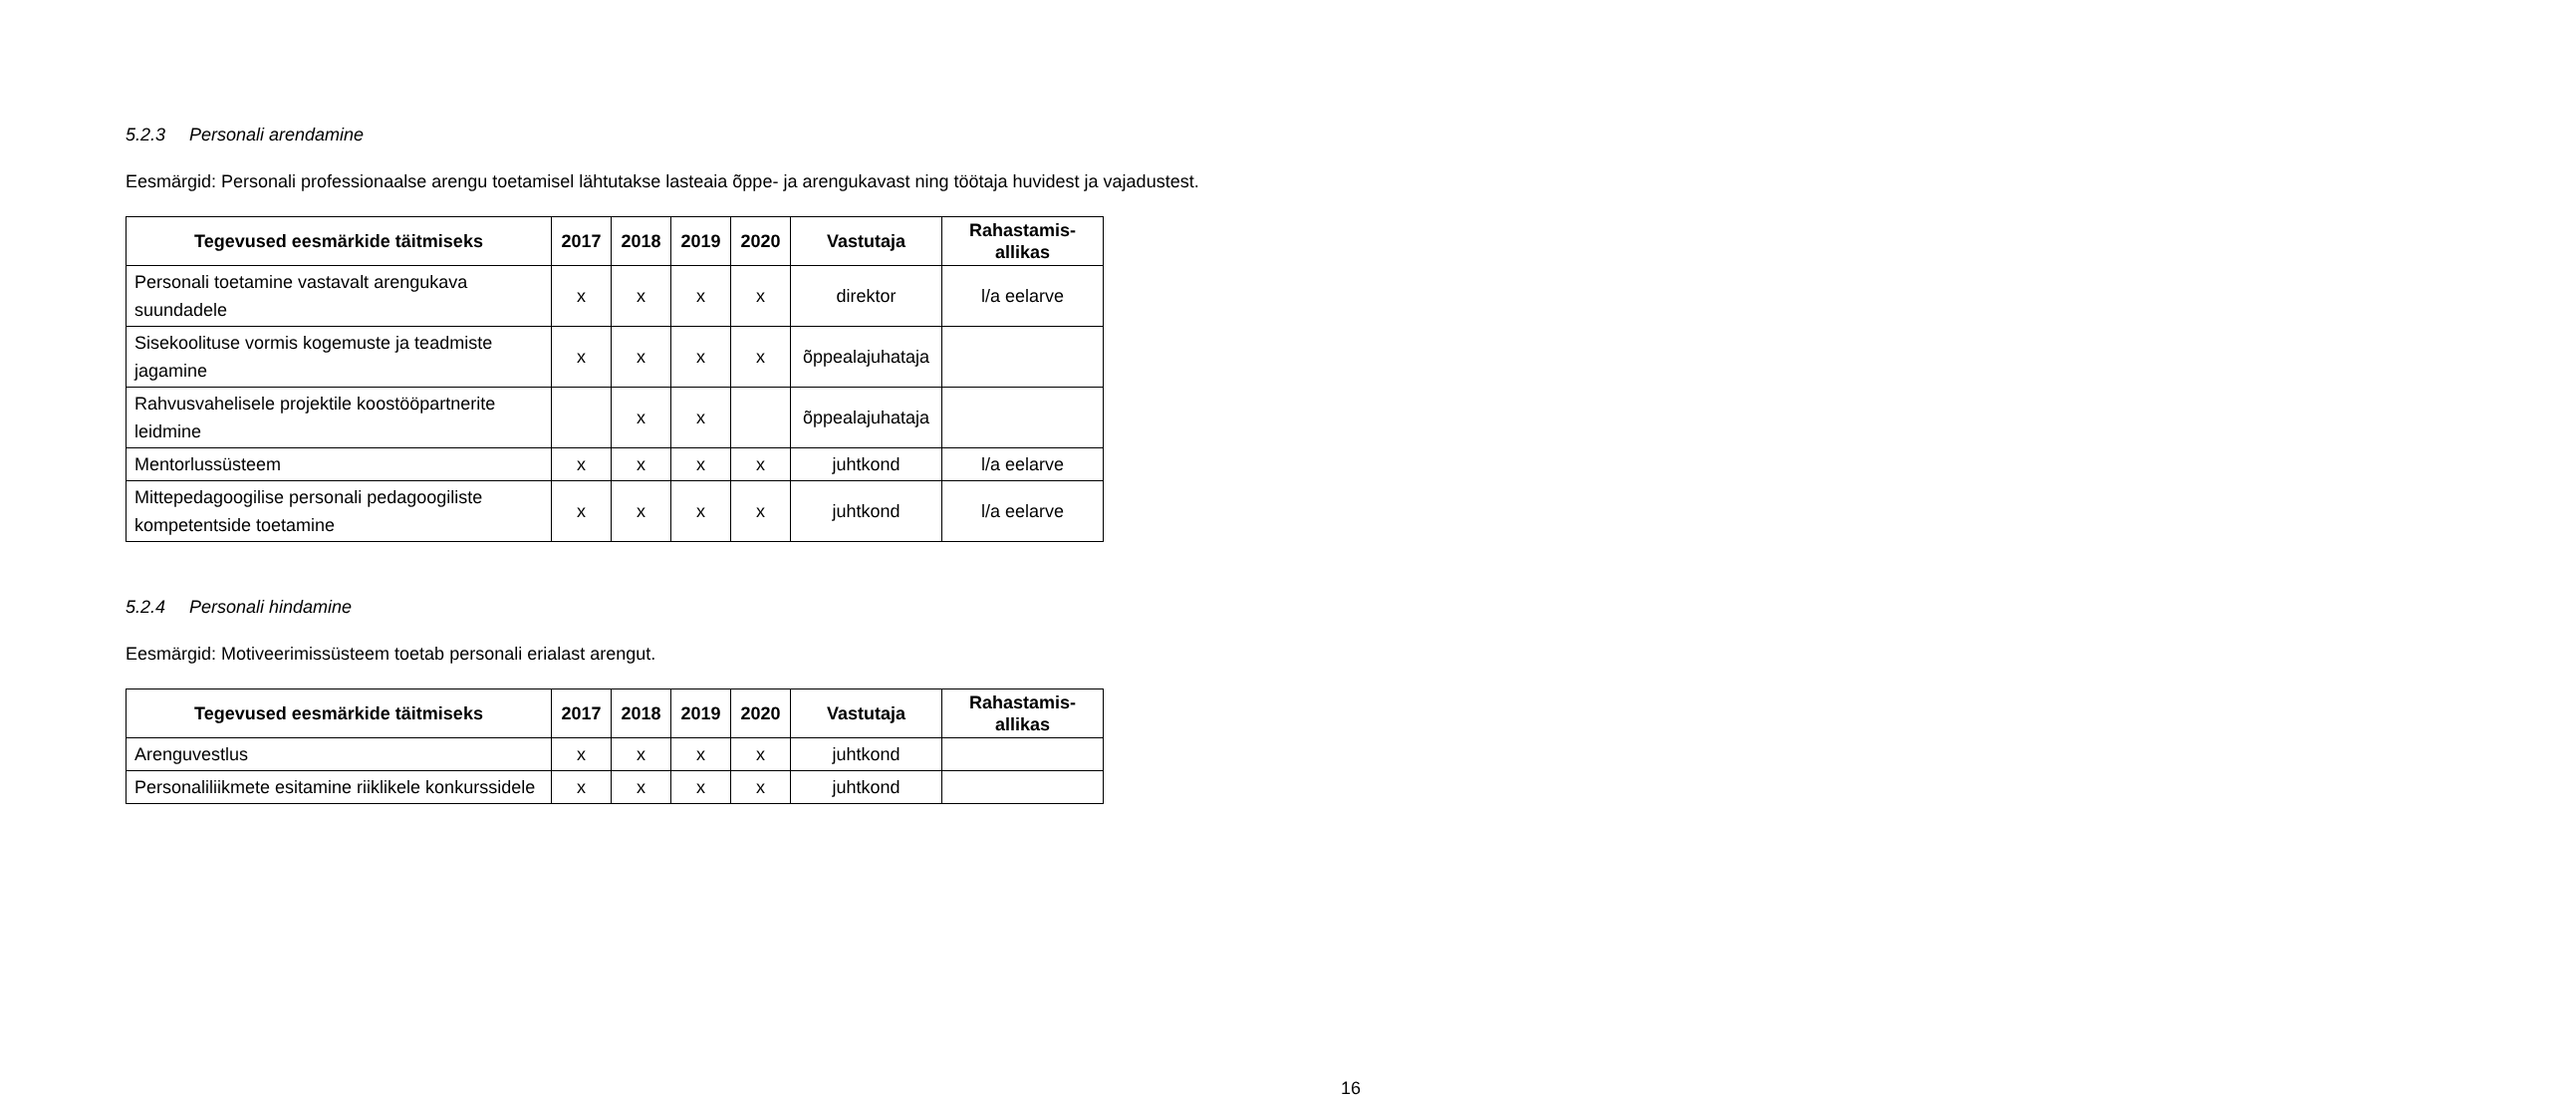5.2.3 Personali arendamine
Eesmärgid: Personali professionaalse arengu toetamisel lähtutakse lasteaia õppe- ja arengukavast ning töötaja huvidest ja vajadustest.
| Tegevused eesmärkide täitmiseks | 2017 | 2018 | 2019 | 2020 | Vastutaja | Rahastamis- allikas |
| --- | --- | --- | --- | --- | --- | --- |
| Personali toetamine vastavalt arengukava suundadele | x | x | x | x | direktor | l/a eelarve |
| Sisekoolituse vormis kogemuste ja teadmiste jagamine | x | x | x | x | õppealajuhataja | |
| Rahvusvahelisele projektile koostööpartnerite leidmine | | x | x | | õppealajuhataja | |
| Mentorlussüsteem | x | x | x | x | juhtkond | l/a eelarve |
| Mittepedagoogilise personali pedagoogiliste kompetentside toetamine | x | x | x | x | juhtkond | l/a eelarve |
5.2.4 Personali hindamine
Eesmärgid: Motiveerimissüsteem toetab personali erialast arengut.
| Tegevused eesmärkide täitmiseks | 2017 | 2018 | 2019 | 2020 | Vastutaja | Rahastamis- allikas |
| --- | --- | --- | --- | --- | --- | --- |
| Arenguvestlus | x | x | x | x | juhtkond | |
| Personaliliikmete esitamine riiklikele konkurssidele | x | x | x | x | juhtkond | |
16